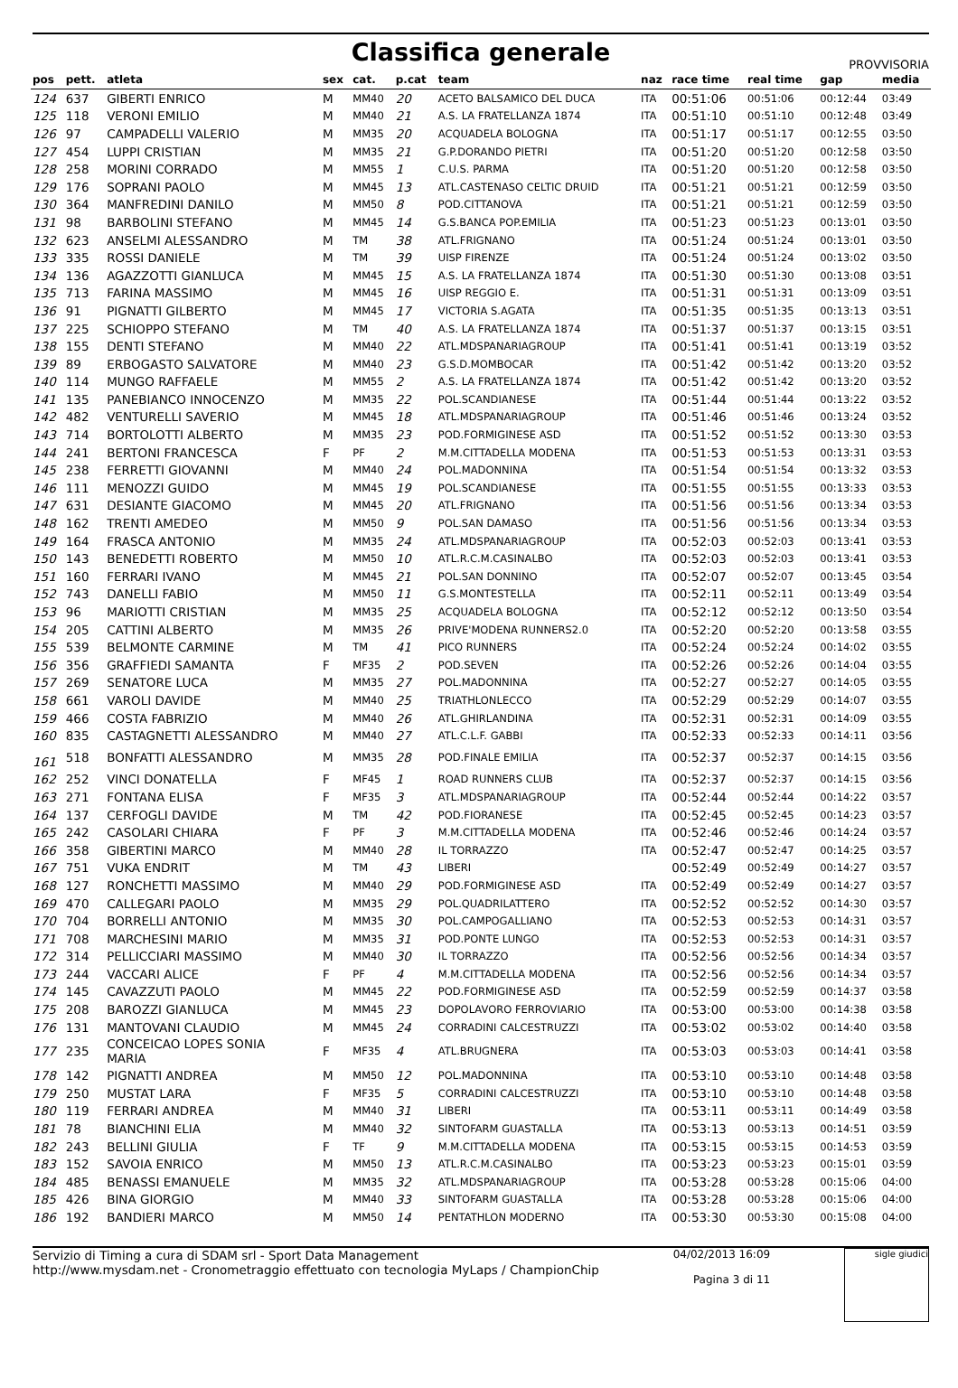Classifica generale
PROVVISORIA
| pos | pett. | atleta | sex | cat. | p.cat | team | naz | race time | real time | gap | media |
| --- | --- | --- | --- | --- | --- | --- | --- | --- | --- | --- | --- |
| 124 | 637 | GIBERTI ENRICO | M | MM40 | 20 | ACETO BALSAMICO DEL DUCA | ITA | 00:51:06 | 00:51:06 | 00:12:44 | 03:49 |
| 125 | 118 | VERONI EMILIO | M | MM40 | 21 | A.S. LA FRATELLANZA 1874 | ITA | 00:51:10 | 00:51:10 | 00:12:48 | 03:49 |
| 126 | 97 | CAMPADELLI VALERIO | M | MM35 | 20 | ACQUADELA BOLOGNA | ITA | 00:51:17 | 00:51:17 | 00:12:55 | 03:50 |
| 127 | 454 | LUPPI CRISTIAN | M | MM35 | 21 | G.P.DORANDO PIETRI | ITA | 00:51:20 | 00:51:20 | 00:12:58 | 03:50 |
| 128 | 258 | MORINI CORRADO | M | MM55 | 1 | C.U.S. PARMA | ITA | 00:51:20 | 00:51:20 | 00:12:58 | 03:50 |
| 129 | 176 | SOPRANI PAOLO | M | MM45 | 13 | ATL.CASTENASO CELTIC DRUID | ITA | 00:51:21 | 00:51:21 | 00:12:59 | 03:50 |
| 130 | 364 | MANFREDINI DANILO | M | MM50 | 8 | POD.CITTANOVA | ITA | 00:51:21 | 00:51:21 | 00:12:59 | 03:50 |
| 131 | 98 | BARBOLINI STEFANO | M | MM45 | 14 | G.S.BANCA POP.EMILIA | ITA | 00:51:23 | 00:51:23 | 00:13:01 | 03:50 |
| 132 | 623 | ANSELMI ALESSANDRO | M | TM | 38 | ATL.FRIGNANO | ITA | 00:51:24 | 00:51:24 | 00:13:01 | 03:50 |
| 133 | 335 | ROSSI DANIELE | M | TM | 39 | UISP FIRENZE | ITA | 00:51:24 | 00:51:24 | 00:13:02 | 03:50 |
| 134 | 136 | AGAZZOTTI GIANLUCA | M | MM45 | 15 | A.S. LA FRATELLANZA 1874 | ITA | 00:51:30 | 00:51:30 | 00:13:08 | 03:51 |
| 135 | 713 | FARINA MASSIMO | M | MM45 | 16 | UISP REGGIO E. | ITA | 00:51:31 | 00:51:31 | 00:13:09 | 03:51 |
| 136 | 91 | PIGNATTI GILBERTO | M | MM45 | 17 | VICTORIA S.AGATA | ITA | 00:51:35 | 00:51:35 | 00:13:13 | 03:51 |
| 137 | 225 | SCHIOPPO STEFANO | M | TM | 40 | A.S. LA FRATELLANZA 1874 | ITA | 00:51:37 | 00:51:37 | 00:13:15 | 03:51 |
| 138 | 155 | DENTI STEFANO | M | MM40 | 22 | ATL.MDSPANARIAGROUP | ITA | 00:51:41 | 00:51:41 | 00:13:19 | 03:52 |
| 139 | 89 | ERBOGASTO SALVATORE | M | MM40 | 23 | G.S.D.MOMBOCAR | ITA | 00:51:42 | 00:51:42 | 00:13:20 | 03:52 |
| 140 | 114 | MUNGO RAFFAELE | M | MM55 | 2 | A.S. LA FRATELLANZA 1874 | ITA | 00:51:42 | 00:51:42 | 00:13:20 | 03:52 |
| 141 | 135 | PANEBIANCO INNOCENZO | M | MM35 | 22 | POL.SCANDIANESE | ITA | 00:51:44 | 00:51:44 | 00:13:22 | 03:52 |
| 142 | 482 | VENTURELLI SAVERIO | M | MM45 | 18 | ATL.MDSPANARIAGROUP | ITA | 00:51:46 | 00:51:46 | 00:13:24 | 03:52 |
| 143 | 714 | BORTOLOTTI ALBERTO | M | MM35 | 23 | POD.FORMIGINESE ASD | ITA | 00:51:52 | 00:51:52 | 00:13:30 | 03:53 |
| 144 | 241 | BERTONI FRANCESCA | F | PF | 2 | M.M.CITTADELLA MODENA | ITA | 00:51:53 | 00:51:53 | 00:13:31 | 03:53 |
| 145 | 238 | FERRETTI GIOVANNI | M | MM40 | 24 | POL.MADONNINA | ITA | 00:51:54 | 00:51:54 | 00:13:32 | 03:53 |
| 146 | 111 | MENOZZI GUIDO | M | MM45 | 19 | POL.SCANDIANESE | ITA | 00:51:55 | 00:51:55 | 00:13:33 | 03:53 |
| 147 | 631 | DESIANTE GIACOMO | M | MM45 | 20 | ATL.FRIGNANO | ITA | 00:51:56 | 00:51:56 | 00:13:34 | 03:53 |
| 148 | 162 | TRENTI AMEDEO | M | MM50 | 9 | POL.SAN DAMASO | ITA | 00:51:56 | 00:51:56 | 00:13:34 | 03:53 |
| 149 | 164 | FRASCA ANTONIO | M | MM35 | 24 | ATL.MDSPANARIAGROUP | ITA | 00:52:03 | 00:52:03 | 00:13:41 | 03:53 |
| 150 | 143 | BENEDETTI ROBERTO | M | MM50 | 10 | ATL.R.C.M.CASINALBO | ITA | 00:52:03 | 00:52:03 | 00:13:41 | 03:53 |
| 151 | 160 | FERRARI IVANO | M | MM45 | 21 | POL.SAN DONNINO | ITA | 00:52:07 | 00:52:07 | 00:13:45 | 03:54 |
| 152 | 743 | DANELLI FABIO | M | MM50 | 11 | G.S.MONTESTELLA | ITA | 00:52:11 | 00:52:11 | 00:13:49 | 03:54 |
| 153 | 96 | MARIOTTI CRISTIAN | M | MM35 | 25 | ACQUADELA BOLOGNA | ITA | 00:52:12 | 00:52:12 | 00:13:50 | 03:54 |
| 154 | 205 | CATTINI ALBERTO | M | MM35 | 26 | PRIVE'MODENA RUNNERS2.0 | ITA | 00:52:20 | 00:52:20 | 00:13:58 | 03:55 |
| 155 | 539 | BELMONTE CARMINE | M | TM | 41 | PICO RUNNERS | ITA | 00:52:24 | 00:52:24 | 00:14:02 | 03:55 |
| 156 | 356 | GRAFFIEDI SAMANTA | F | MF35 | 2 | POD.SEVEN | ITA | 00:52:26 | 00:52:26 | 00:14:04 | 03:55 |
| 157 | 269 | SENATORE LUCA | M | MM35 | 27 | POL.MADONNINA | ITA | 00:52:27 | 00:52:27 | 00:14:05 | 03:55 |
| 158 | 661 | VAROLI DAVIDE | M | MM40 | 25 | TRIATHLONLECCO | ITA | 00:52:29 | 00:52:29 | 00:14:07 | 03:55 |
| 159 | 466 | COSTA FABRIZIO | M | MM40 | 26 | ATL.GHIRLANDINA | ITA | 00:52:31 | 00:52:31 | 00:14:09 | 03:55 |
| 160 | 835 | CASTAGNETTI ALESSANDRO | M | MM40 | 27 | ATL.C.L.F. GABBI | ITA | 00:52:33 | 00:52:33 | 00:14:11 | 03:56 |
| 161 | 518 | BONFATTI ALESSANDRO | M | MM35 | 28 | POD.FINALE EMILIA | ITA | 00:52:37 | 00:52:37 | 00:14:15 | 03:56 |
| 162 | 252 | VINCI DONATELLA | F | MF45 | 1 | ROAD RUNNERS CLUB | ITA | 00:52:37 | 00:52:37 | 00:14:15 | 03:56 |
| 163 | 271 | FONTANA ELISA | F | MF35 | 3 | ATL.MDSPANARIAGROUP | ITA | 00:52:44 | 00:52:44 | 00:14:22 | 03:57 |
| 164 | 137 | CERFOGLI DAVIDE | M | TM | 42 | POD.FIORANESE | ITA | 00:52:45 | 00:52:45 | 00:14:23 | 03:57 |
| 165 | 242 | CASOLARI CHIARA | F | PF | 3 | M.M.CITTADELLA MODENA | ITA | 00:52:46 | 00:52:46 | 00:14:24 | 03:57 |
| 166 | 358 | GIBERTINI MARCO | M | MM40 | 28 | IL TORRAZZO | ITA | 00:52:47 | 00:52:47 | 00:14:25 | 03:57 |
| 167 | 751 | VUKA ENDRIT | M | TM | 43 | LIBERI | | 00:52:49 | 00:52:49 | 00:14:27 | 03:57 |
| 168 | 127 | RONCHETTI MASSIMO | M | MM40 | 29 | POD.FORMIGINESE ASD | ITA | 00:52:49 | 00:52:49 | 00:14:27 | 03:57 |
| 169 | 470 | CALLEGARI PAOLO | M | MM35 | 29 | POL.QUADRILATTERO | ITA | 00:52:52 | 00:52:52 | 00:14:30 | 03:57 |
| 170 | 704 | BORRELLI ANTONIO | M | MM35 | 30 | POL.CAMPOGALLIANO | ITA | 00:52:53 | 00:52:53 | 00:14:31 | 03:57 |
| 171 | 708 | MARCHESINI MARIO | M | MM35 | 31 | POD.PONTE LUNGO | ITA | 00:52:53 | 00:52:53 | 00:14:31 | 03:57 |
| 172 | 314 | PELLICCIARI MASSIMO | M | MM40 | 30 | IL TORRAZZO | ITA | 00:52:56 | 00:52:56 | 00:14:34 | 03:57 |
| 173 | 244 | VACCARI ALICE | F | PF | 4 | M.M.CITTADELLA MODENA | ITA | 00:52:56 | 00:52:56 | 00:14:34 | 03:57 |
| 174 | 145 | CAVAZZUTI PAOLO | M | MM45 | 22 | POD.FORMIGINESE ASD | ITA | 00:52:59 | 00:52:59 | 00:14:37 | 03:58 |
| 175 | 208 | BAROZZI GIANLUCA | M | MM45 | 23 | DOPOLAVORO FERROVIARIO | ITA | 00:53:00 | 00:53:00 | 00:14:38 | 03:58 |
| 176 | 131 | MANTOVANI CLAUDIO | M | MM45 | 24 | CORRADINI CALCESTRUZZI | ITA | 00:53:02 | 00:53:02 | 00:14:40 | 03:58 |
| 177 | 235 | CONCEICAO LOPES SONIA MARIA | F | MF35 | 4 | ATL.BRUGNERA | ITA | 00:53:03 | 00:53:03 | 00:14:41 | 03:58 |
| 178 | 142 | PIGNATTI ANDREA | M | MM50 | 12 | POL.MADONNINA | ITA | 00:53:10 | 00:53:10 | 00:14:48 | 03:58 |
| 179 | 250 | MUSTAT LARA | F | MF35 | 5 | CORRADINI CALCESTRUZZI | ITA | 00:53:10 | 00:53:10 | 00:14:48 | 03:58 |
| 180 | 119 | FERRARI ANDREA | M | MM40 | 31 | LIBERI | ITA | 00:53:11 | 00:53:11 | 00:14:49 | 03:58 |
| 181 | 78 | BIANCHINI ELIA | M | MM40 | 32 | SINTOFARM GUASTALLA | ITA | 00:53:13 | 00:53:13 | 00:14:51 | 03:59 |
| 182 | 243 | BELLINI GIULIA | F | TF | 9 | M.M.CITTADELLA MODENA | ITA | 00:53:15 | 00:53:15 | 00:14:53 | 03:59 |
| 183 | 152 | SAVOIA ENRICO | M | MM50 | 13 | ATL.R.C.M.CASINALBO | ITA | 00:53:23 | 00:53:23 | 00:15:01 | 03:59 |
| 184 | 485 | BENASSI EMANUELE | M | MM35 | 32 | ATL.MDSPANARIAGROUP | ITA | 00:53:28 | 00:53:28 | 00:15:06 | 04:00 |
| 185 | 426 | BINA GIORGIO | M | MM40 | 33 | SINTOFARM GUASTALLA | ITA | 00:53:28 | 00:53:28 | 00:15:06 | 04:00 |
| 186 | 192 | BANDIERI MARCO | M | MM50 | 14 | PENTATHLON MODERNO | ITA | 00:53:30 | 00:53:30 | 00:15:08 | 04:00 |
Servizio di Timing a cura di SDAM srl - Sport Data Management
http://www.mysdam.net - Cronometraggio effettuato con tecnologia MyLaps / ChampionChip
04/02/2013 16:09
Pagina 3 di 11
sigle giudici